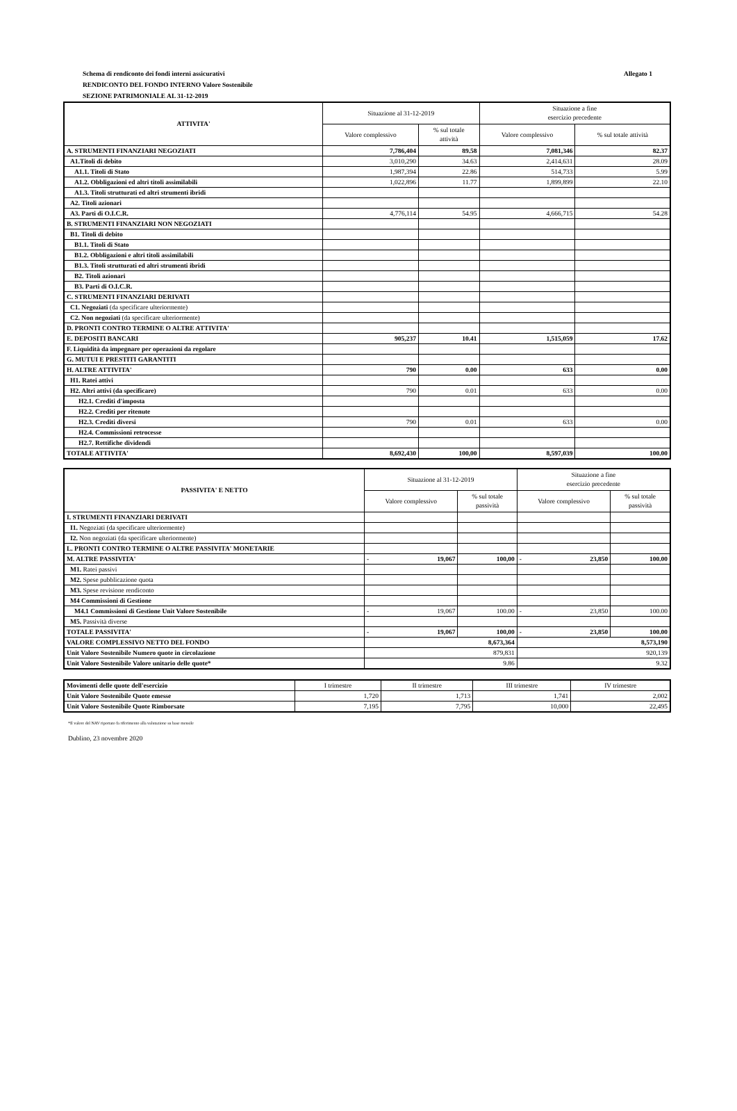Allegato 1 Schema di rendiconto dei fondi interni assicurativi
RENDICONTO DEL FONDO INTERNO Valore Sostenibile
SEZIONE PATRIMONIALE AL 31-12-2019
| ATTIVITA' | Situazione al 31-12-2019 | | Situazione a fine esercizio precedente | |
| --- | --- | --- | --- | --- |
| | Valore complessivo | % sul totale attività | Valore complessivo | % sul totale attività |
| A. STRUMENTI FINANZIARI NEGOZIATI | 7,786,404 | 89.58 | 7,081,346 | 82.37 |
| A1.Titoli di debito | 3,010,290 | 34.63 | 2,414,631 | 28.09 |
| A1.1. Titoli di Stato | 1,987,394 | 22.86 | 514,733 | 5.99 |
| A1.2. Obbligazioni ed altri titoli assimilabili | 1,022,896 | 11.77 | 1,899,899 | 22.10 |
| A1.3. Titoli strutturati ed altri strumenti ibridi | | | | |
| A2. Titoli azionari | | | | |
| A3. Parti di O.I.C.R. | 4,776,114 | 54.95 | 4,666,715 | 54.28 |
| B. STRUMENTI FINANZIARI NON NEGOZIATI | | | | |
| B1. Titoli di debito | | | | |
| B1.1. Titoli di Stato | | | | |
| B1.2. Obbligazioni e altri titoli assimilabili | | | | |
| B1.3. Titoli strutturati ed altri strumenti ibridi | | | | |
| B2. Titoli azionari | | | | |
| B3. Parti di O.I.C.R. | | | | |
| C. STRUMENTI FINANZIARI DERIVATI | | | | |
| C1. Negoziati (da specificare ulteriormente) | | | | |
| C2. Non negoziati (da specificare ulteriormente) | | | | |
| D. PRONTI CONTRO TERMINE O ALTRE ATTIVITA' | | | | |
| E. DEPOSITI BANCARI | 905,237 | 10.41 | 1,515,059 | 17.62 |
| F. Liquidità da impegnare per operazioni da regolare | | | | |
| G. MUTUI E PRESTITI GARANTITI | | | | |
| H. ALTRE ATTIVITA' | 790 | 0.00 | 633 | 0.00 |
| H1. Ratei attivi | | | | |
| H2. Altri attivi (da specificare) | 790 | 0.01 | 633 | 0.00 |
| H2.1. Crediti d'imposta | | | | |
| H2.2. Crediti per ritenute | | | | |
| H2.3. Crediti diversi | 790 | 0.01 | 633 | 0.00 |
| H2.4. Commissioni retrocesse | | | | |
| H2.7. Rettifiche dividendi | | | | |
| TOTALE ATTIVITA' | 8,692,430 | 100,00 | 8,597,039 | 100.00 |
| PASSIVITA' E NETTO | Situazione al 31-12-2019 | | | Situazione a fine esercizio precedente | | |
| --- | --- | --- | --- | --- | --- | --- |
| | Valore complessivo | | % sul totale passività | Valore complessivo | | % sul totale passività |
| I. STRUMENTI FINANZIARI DERIVATI | | | | | | |
| I1. Negoziati (da specificare ulteriormente) | | | | | | |
| I2. Non negoziati (da specificare ulteriormente) | | | | | | |
| L. PRONTI CONTRO TERMINE O ALTRE PASSIVITA' MONETARIE | | | | | | |
| M. ALTRE PASSIVITA' | - | 19,067 | 100,00 | - | 23,850 | 100.00 |
| M1. Ratei passivi | | | | | | |
| M2. Spese pubblicazione quota | | | | | | |
| M3. Spese revisione rendiconto | | | | | | |
| M4 Commissioni di Gestione | | | | | | |
| M4.1 Commissioni di Gestione Unit Valore Sostenibile | - | 19,067 | 100.00 | - | 23,850 | 100.00 |
| M5. Passività diverse | | | | | | |
| TOTALE PASSIVITA' | - | 19,067 | 100,00 | - | 23,850 | 100.00 |
| VALORE COMPLESSIVO NETTO DEL FONDO | 8,673,364 | | | 8,573,190 | | |
| Unit Valore Sostenibile Numero quote in circolazione | 879,831 | | | 920,139 | | |
| Unit Valore Sostenibile Valore unitario delle quote* | 9.86 | | | 9.32 | | |
| Movimenti delle quote dell'esercizio | I trimestre | II trimestre | III trimestre | IV trimestre |
| Unit Valore Sostenibile Quote emesse | 1,720 | 1,713 | 1,741 | 2,002 |
| Unit Valore Sostenibile Quote Rimborsate | 7,195 | 7,795 | 10,000 | 22,495 |
*Il valore del NAV riportato fa riferimento alla valutazione su base mensile
Dublino, 23 novembre 2020